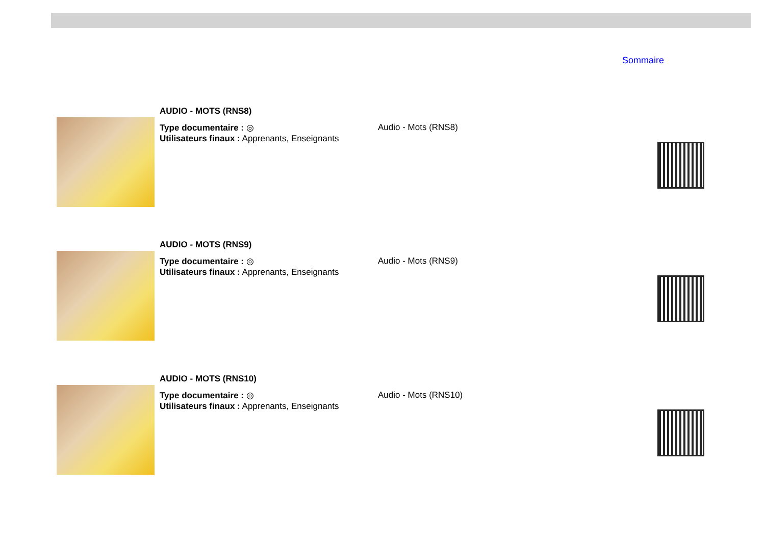Sommaire
AUDIO - MOTS (RNS8)
Type documentaire : ◎
Utilisateurs finaux : Apprenants, Enseignants
Audio - Mots (RNS8)
AUDIO - MOTS (RNS9)
Type documentaire : ◎
Utilisateurs finaux : Apprenants, Enseignants
Audio - Mots (RNS9)
AUDIO - MOTS (RNS10)
Type documentaire : ◎
Utilisateurs finaux : Apprenants, Enseignants
Audio - Mots (RNS10)